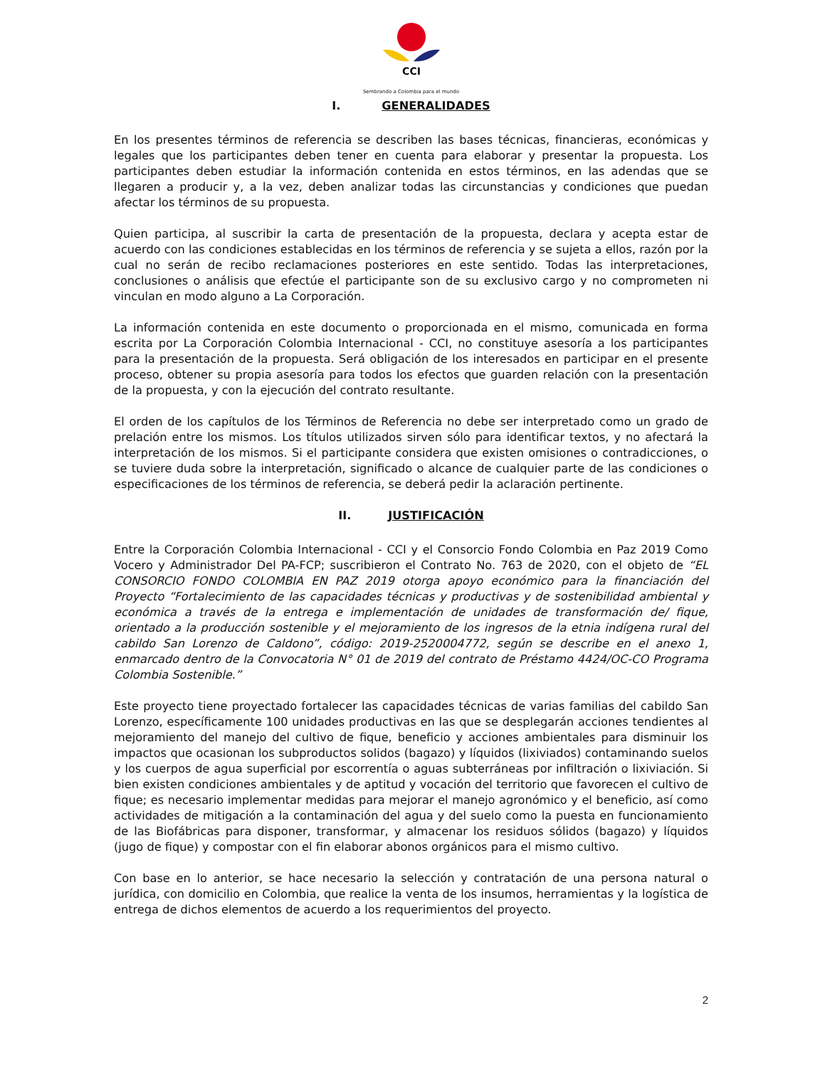CCI
Sembrando a Colombia para el mundo
I. GENERALIDADES
En los presentes términos de referencia se describen las bases técnicas, financieras, económicas y legales que los participantes deben tener en cuenta para elaborar y presentar la propuesta. Los participantes deben estudiar la información contenida en estos términos, en las adendas que se llegaren a producir y, a la vez, deben analizar todas las circunstancias y condiciones que puedan afectar los términos de su propuesta.
Quien participa, al suscribir la carta de presentación de la propuesta, declara y acepta estar de acuerdo con las condiciones establecidas en los términos de referencia y se sujeta a ellos, razón por la cual no serán de recibo reclamaciones posteriores en este sentido. Todas las interpretaciones, conclusiones o análisis que efectúe el participante son de su exclusivo cargo y no comprometen ni vinculan en modo alguno a La Corporación.
La información contenida en este documento o proporcionada en el mismo, comunicada en forma escrita por La Corporación Colombia Internacional - CCI, no constituye asesoría a los participantes para la presentación de la propuesta. Será obligación de los interesados en participar en el presente proceso, obtener su propia asesoría para todos los efectos que guarden relación con la presentación de la propuesta, y con la ejecución del contrato resultante.
El orden de los capítulos de los Términos de Referencia no debe ser interpretado como un grado de prelación entre los mismos. Los títulos utilizados sirven sólo para identificar textos, y no afectará la interpretación de los mismos. Si el participante considera que existen omisiones o contradicciones, o se tuviere duda sobre la interpretación, significado o alcance de cualquier parte de las condiciones o especificaciones de los términos de referencia, se deberá pedir la aclaración pertinente.
II. JUSTIFICACIÓN
Entre la Corporación Colombia Internacional - CCI y el Consorcio Fondo Colombia en Paz 2019 Como Vocero y Administrador Del PA-FCP; suscribieron el Contrato No. 763 de 2020, con el objeto de “EL CONSORCIO FONDO COLOMBIA EN PAZ 2019 otorga apoyo económico para la financiación del Proyecto “Fortalecimiento de las capacidades técnicas y productivas y de sostenibilidad ambiental y económica a través de la entrega e implementación de unidades de transformación de/ fique, orientado a la producción sostenible y el mejoramiento de los ingresos de la etnia indígena rural del cabildo San Lorenzo de Caldono”, código: 2019-2520004772, según se describe en el anexo 1, enmarcado dentro de la Convocatoria N° 01 de 2019 del contrato de Préstamo 4424/OC-CO Programa Colombia Sostenible.”
Este proyecto tiene proyectado fortalecer las capacidades técnicas de varias familias del cabildo San Lorenzo, específicamente 100 unidades productivas en las que se desplegarán acciones tendientes al mejoramiento del manejo del cultivo de fique, beneficio y acciones ambientales para disminuir los impactos que ocasionan los subproductos solidos (bagazo) y líquidos (lixiviados) contaminando suelos y los cuerpos de agua superficial por escorrentía o aguas subterráneas por infiltración o lixiviación. Si bien existen condiciones ambientales y de aptitud y vocación del territorio que favorecen el cultivo de fique; es necesario implementar medidas para mejorar el manejo agronómico y el beneficio, así como actividades de mitigación a la contaminación del agua y del suelo como la puesta en funcionamiento de las Biofábricas para disponer, transformar, y almacenar los residuos sólidos (bagazo) y líquidos (jugo de fique) y compostar con el fin elaborar abonos orgánicos para el mismo cultivo.
Con base en lo anterior, se hace necesario la selección y contratación de una persona natural o jurídica, con domicilio en Colombia, que realice la venta de los insumos, herramientas y la logística de entrega de dichos elementos de acuerdo a los requerimientos del proyecto.
2